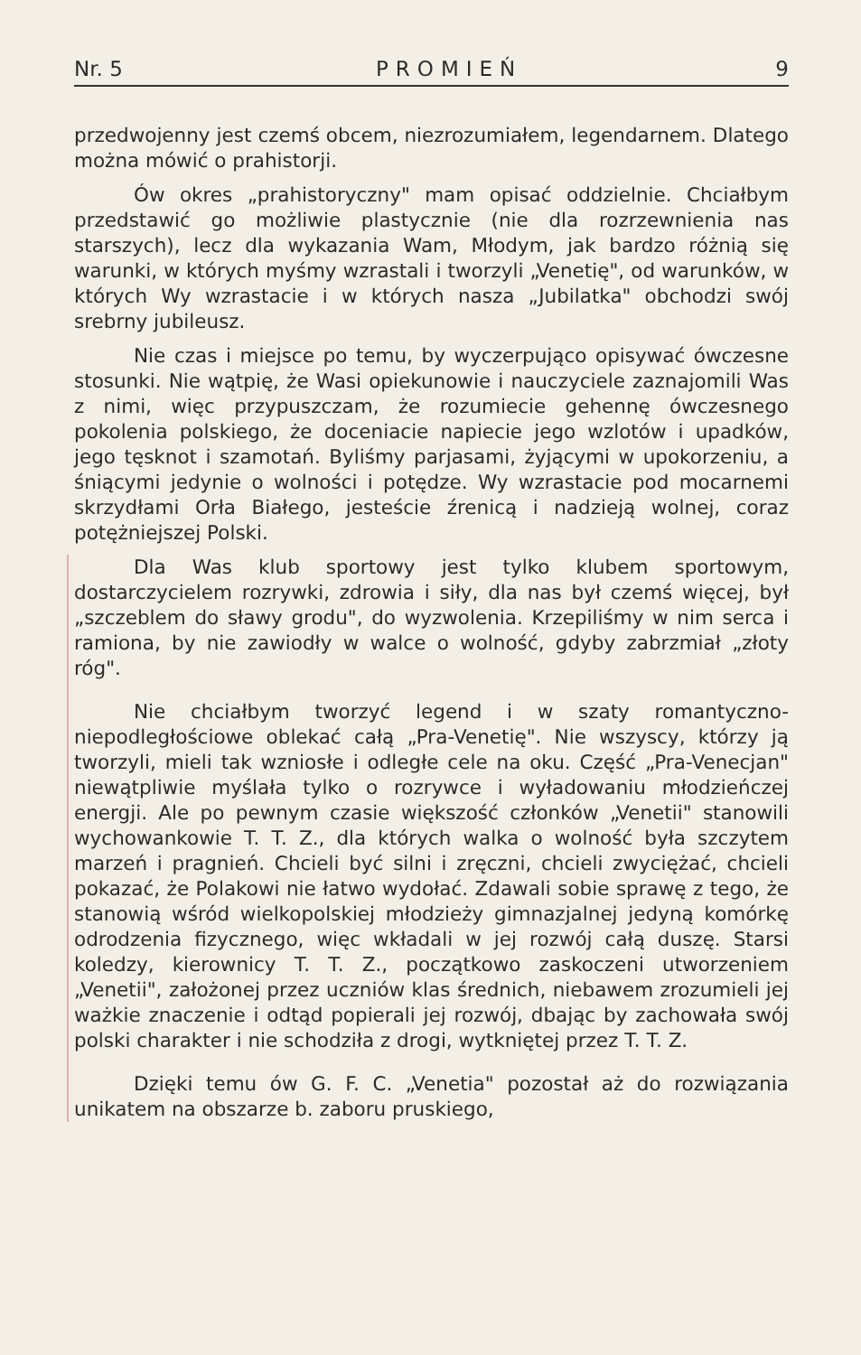Nr. 5 PROMIEŃ 9
przedwojenny jest czemś obcem, niezrozumiałem, legendarnem. Dlatego można mówić o prahistorji.
Ów okres „prahistoryczny" mam opisać oddzielnie. Chciałbym przedstawić go możliwie plastycznie (nie dla rozrzewnienia nas starszych), lecz dla wykazania Wam, Młodym, jak bardzo różnią się warunki, w których myśmy wzrastali i tworzyli „Venetię", od warunków, w których Wy wzrastacie i w których nasza „Jubilatka" obchodzi swój srebrny jubileusz.
Nie czas i miejsce po temu, by wyczerpująco opisywać ówczesne stosunki. Nie wątpię, że Wasi opiekunowie i nauczyciele zaznajomili Was z nimi, więc przypuszczam, że rozumiecie gehennę ówczesnego pokolenia polskiego, że doceniacie napiecie jego wzlotów i upadków, jego tęsknot i szamotań. Byliśmy parjasami, żyjącymi w upokorzeniu, a śniącymi jedynie o wolności i potędze. Wy wzrastacie pod mocarnemi skrzydłami Orła Białego, jesteście źrenicą i nadzieją wolnej, coraz potężniejszej Polski.
Dla Was klub sportowy jest tylko klubem sportowym, dostarczycielem rozrywki, zdrowia i siły, dla nas był czemś więcej, był „szczeblem do sławy grodu", do wyzwolenia. Krzepiliśmy w nim serca i ramiona, by nie zawiodły w walce o wolność, gdyby zabrzmiał „złoty róg".
Nie chciałbym tworzyć legend i w szaty romantyczno-niepodległościowe oblekać całą „Pra-Venetię". Nie wszyscy, którzy ją tworzyli, mieli tak wzniosłe i odległe cele na oku. Część „Pra-Venecjan" niewątpliwie myślała tylko o rozrywce i wyładowaniu młodzieńczej energji. Ale po pewnym czasie większość członków „Venetii" stanowili wychowankowie T. T. Z., dla których walka o wolność była szczytem marzeń i pragnień. Chcieli być silni i zręczni, chcieli zwyciężać, chcieli pokazać, że Polakowi nie łatwo wydołać. Zdawali sobie sprawę z tego, że stanowią wśród wielkopolskiej młodzieży gimnazjalnej jedyną komórkę odrodzenia fizycznego, więc wkładali w jej rozwój całą duszę. Starsi koledzy, kierownicy T. T. Z., początkowo zaskoczeni utworzeniem „Venetii", założonej przez uczniów klas średnich, niebawem zrozumieli jej ważkie znaczenie i odtąd popierali jej rozwój, dbając by zachowała swój polski charakter i nie schodziła z drogi, wytkniętej przez T. T. Z.
Dzięki temu ów G. F. C. „Venetia" pozostał aż do rozwiązania unikatem na obszarze b. zaboru pruskiego,